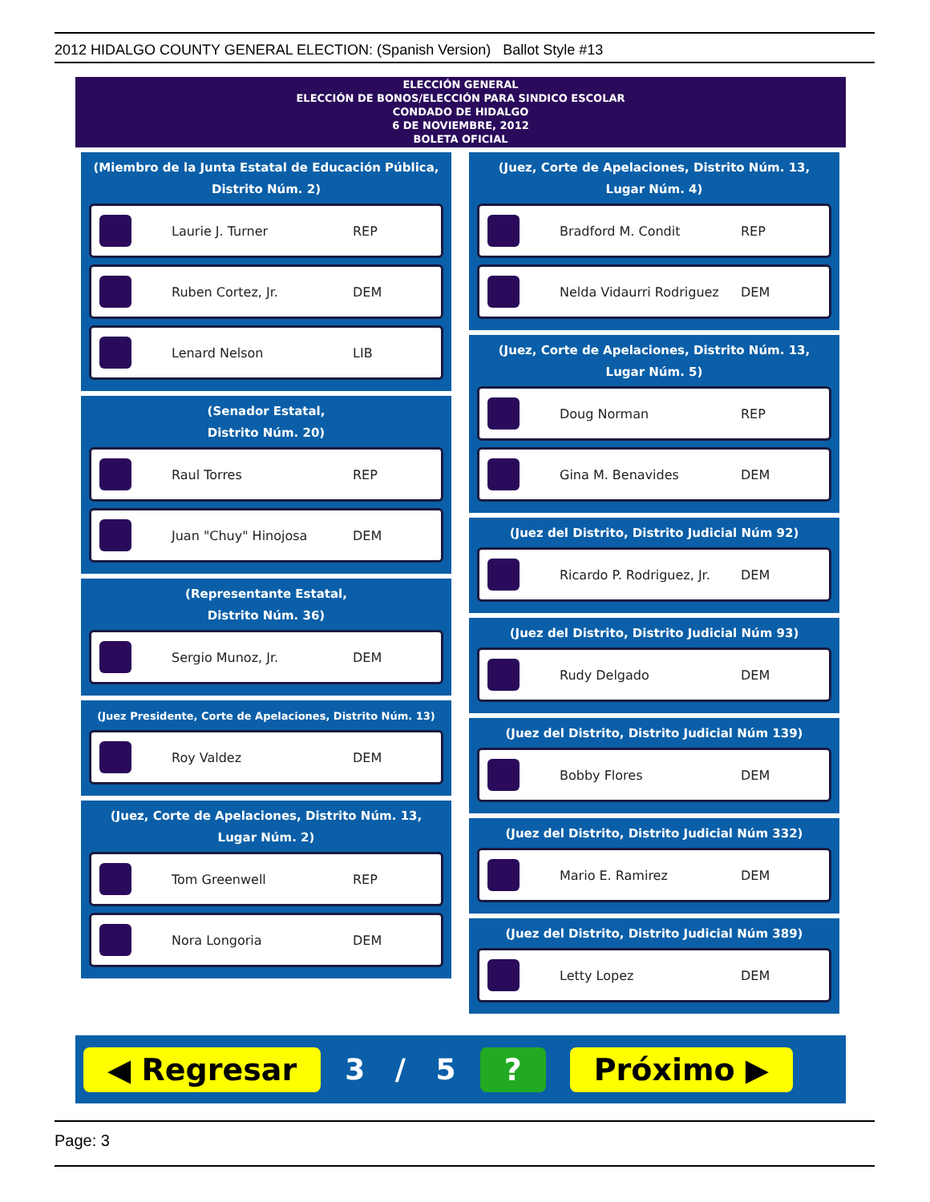2012 HIDALGO COUNTY GENERAL ELECTION: (Spanish Version) Ballot Style #13
ELECCIÓN GENERAL
ELECCIÓN DE BONOS/ELECCIÓN PARA SINDICO ESCOLAR
CONDADO DE HIDALGO
6 DE NOVIEMBRE, 2012
BOLETA OFICIAL
(Miembro de la Junta Estatal de Educación Pública, Distrito Núm. 2)
Laurie J. Turner REP
Ruben Cortez, Jr. DEM
Lenard Nelson LIB
(Senador Estatal,
Distrito Núm. 20)
Raul Torres REP
Juan "Chuy" Hinojosa DEM
(Representante Estatal,
Distrito Núm. 36)
Sergio Munoz, Jr. DEM
(Juez Presidente, Corte de Apelaciones, Distrito Núm. 13)
Roy Valdez DEM
(Juez, Corte de Apelaciones, Distrito Núm. 13, Lugar Núm. 2)
Tom Greenwell REP
Nora Longoria DEM
(Juez, Corte de Apelaciones, Distrito Núm. 13, Lugar Núm. 4)
Bradford M. Condit REP
Nelda Vidaurri Rodriguez DEM
(Juez, Corte de Apelaciones, Distrito Núm. 13, Lugar Núm. 5)
Doug Norman REP
Gina M. Benavides DEM
(Juez del Distrito, Distrito Judicial Núm 92)
Ricardo P. Rodriguez, Jr. DEM
(Juez del Distrito, Distrito Judicial Núm 93)
Rudy Delgado DEM
(Juez del Distrito, Distrito Judicial Núm 139)
Bobby Flores DEM
(Juez del Distrito, Distrito Judicial Núm 332)
Mario E. Ramirez DEM
(Juez del Distrito, Distrito Judicial Núm 389)
Letty Lopez DEM
◀ Regresar 3 / 5? Próximo ▶
Page: 3